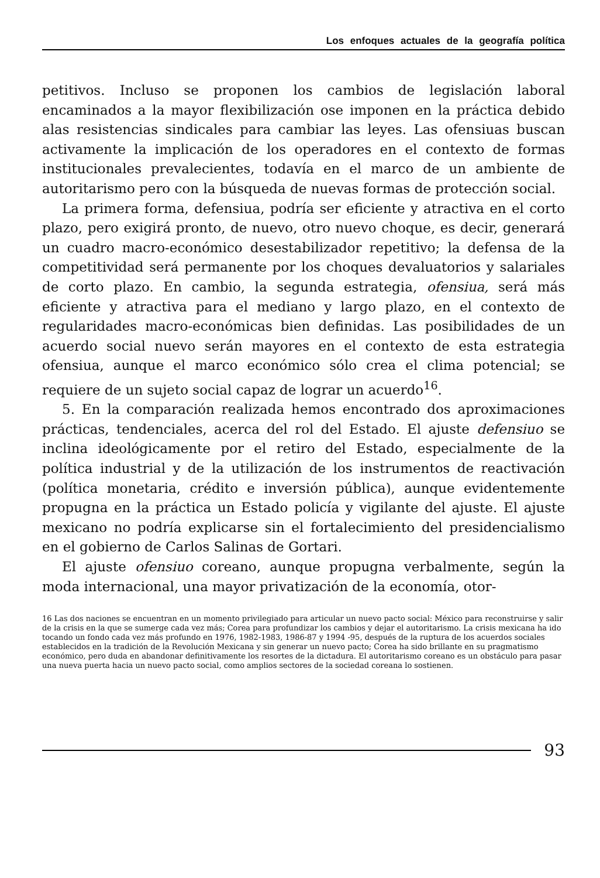Los enfoques actuales de la geografía política
petitivos. Incluso se proponen los cambios de legislación laboral encaminados a la mayor flexibilización ose imponen en la práctica debido alas resistencias sindicales para cambiar las leyes. Las ofensiuas buscan activamente la implicación de los operadores en el contexto de formas institucionales prevalecientes, todavía en el marco de un ambiente de autoritarismo pero con la búsqueda de nuevas formas de protección social.
La primera forma, defensiua, podría ser eficiente y atractiva en el corto plazo, pero exigirá pronto, de nuevo, otro nuevo choque, es decir, generará un cuadro macro-económico desestabilizador repetitivo; la defensa de la competitividad será permanente por los choques devaluatorios y salariales de corto plazo. En cambio, la segunda estrategia, ofensiua, será más eficiente y atractiva para el mediano y largo plazo, en el contexto de regularidades macro-económicas bien definidas. Las posibilidades de un acuerdo social nuevo serán mayores en el contexto de esta estrategia ofensiua, aunque el marco económico sólo crea el clima potencial; se requiere de un sujeto social capaz de lograr un acuerdo<sup>16</sup>.
5. En la comparación realizada hemos encontrado dos aproximaciones prácticas, tendenciales, acerca del rol del Estado. El ajuste defensiuo se inclina ideológicamente por el retiro del Estado, especialmente de la política industrial y de la utilización de los instrumentos de reactivación (política monetaria, crédito e inversión pública), aunque evidentemente propugna en la práctica un Estado policía y vigilante del ajuste. El ajuste mexicano no podría explicarse sin el fortalecimiento del presidencialismo en el gobierno de Carlos Salinas de Gortari.
El ajuste ofensiuo coreano, aunque propugna verbalmente, según la moda internacional, una mayor privatización de la economía, otor-
16 Las dos naciones se encuentran en un momento privilegiado para articular un nuevo pacto social: México para reconstruirse y salir de la crisis en la que se sumerge cada vez más; Corea para profundizar los cambios y dejar el autoritarismo. La crisis mexicana ha ido tocando un fondo cada vez más profundo en 1976, 1982-1983, 1986-87 y 1994 -95, después de la ruptura de los acuerdos sociales establecidos en la tradición de la Revolución Mexicana y sin generar un nuevo pacto; Corea ha sido brillante en su pragmatismo económico, pero duda en abandonar definitivamente los resortes de la dictadura. El autoritarismo coreano es un obstáculo para pasar una nueva puerta hacia un nuevo pacto social, como amplios sectores de la sociedad coreana lo sostienen.
93